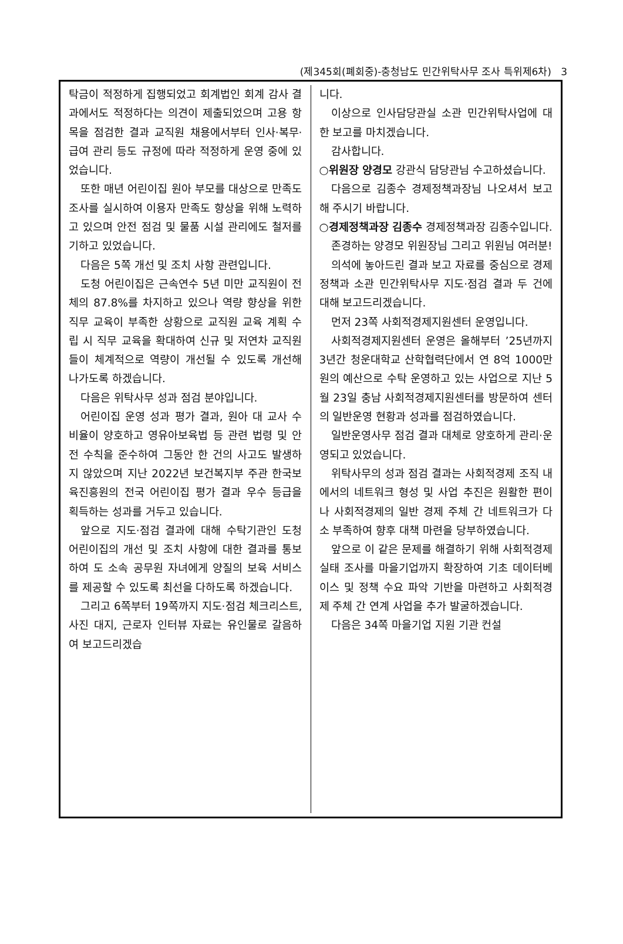(제345회(폐회중)-충청남도 민간위탁사무 조사 특위제6차) 3
탁금이 적정하게 집행되었고 회계법인 회계 감사 결과에서도 적정하다는 의견이 제출되었으며 고용 항목을 점검한 결과 교직원 채용에서부터 인사·복무·급여 관리 등도 규정에 따라 적정하게 운영 중에 있었습니다.
또한 매년 어린이집 원아 부모를 대상으로 만족도 조사를 실시하여 이용자 만족도 향상을 위해 노력하고 있으며 안전 점검 및 물품 시설 관리에도 철저를 기하고 있었습니다.
다음은 5쪽 개선 및 조치 사항 관련입니다.
도청 어린이집은 근속연수 5년 미만 교직원이 전체의 87.8%를 차지하고 있으나 역량 향상을 위한 직무 교육이 부족한 상황으로 교직원 교육 계획 수립 시 직무 교육을 확대하여 신규 및 저연차 교직원들이 체계적으로 역량이 개선될 수 있도록 개선해 나가도록 하겠습니다.
다음은 위탁사무 성과 점검 분야입니다.
어린이집 운영 성과 평가 결과, 원아 대 교사 수 비율이 양호하고 영유아보육법 등 관련 법령 및 안전 수칙을 준수하여 그동안 한 건의 사고도 발생하지 않았으며 지난 2022년 보건복지부 주관 한국보육진흥원의 전국 어린이집 평가 결과 우수 등급을 획득하는 성과를 거두고 있습니다.
앞으로 지도·점검 결과에 대해 수탁기관인 도청 어린이집의 개선 및 조치 사항에 대한 결과를 통보하여 도 소속 공무원 자녀에게 양질의 보육 서비스를 제공할 수 있도록 최선을 다하도록 하겠습니다.
그리고 6쪽부터 19쪽까지 지도·점검 체크리스트, 사진 대지, 근로자 인터뷰 자료는 유인물로 갈음하여 보고드리겠습
니다.
이상으로 인사담당관실 소관 민간위탁사업에 대한 보고를 마치겠습니다.
감사합니다.
○위원장 양경모 강관식 담당관님 수고하셨습니다.
다음으로 김종수 경제정책과장님 나오셔서 보고해 주시기 바랍니다.
○경제정책과장 김종수 경제정책과장 김종수입니다.
존경하는 양경모 위원장님 그리고 위원님 여러분!
의석에 놓아드린 결과 보고 자료를 중심으로 경제정책과 소관 민간위탁사무 지도·점검 결과 두 건에 대해 보고드리겠습니다.
먼저 23쪽 사회적경제지원센터 운영입니다.
사회적경제지원센터 운영은 올해부터 ’25년까지 3년간 청운대학교 산학협력단에서 연 8억 1000만 원의 예산으로 수탁 운영하고 있는 사업으로 지난 5월 23일 충남 사회적경제지원센터를 방문하여 센터의 일반운영 현황과 성과를 점검하였습니다.
일반운영사무 점검 결과 대체로 양호하게 관리·운영되고 있었습니다.
위탁사무의 성과 점검 결과는 사회적경제 조직 내에서의 네트워크 형성 및 사업 추진은 원활한 편이나 사회적경제의 일반 경제 주체 간 네트워크가 다소 부족하여 향후 대책 마련을 당부하였습니다.
앞으로 이 같은 문제를 해결하기 위해 사회적경제 실태 조사를 마을기업까지 확장하여 기초 데이터베이스 및 정책 수요 파악 기반을 마련하고 사회적경제 주체 간 연계 사업을 추가 발굴하겠습니다.
다음은 34쪽 마을기업 지원 기관 컨설